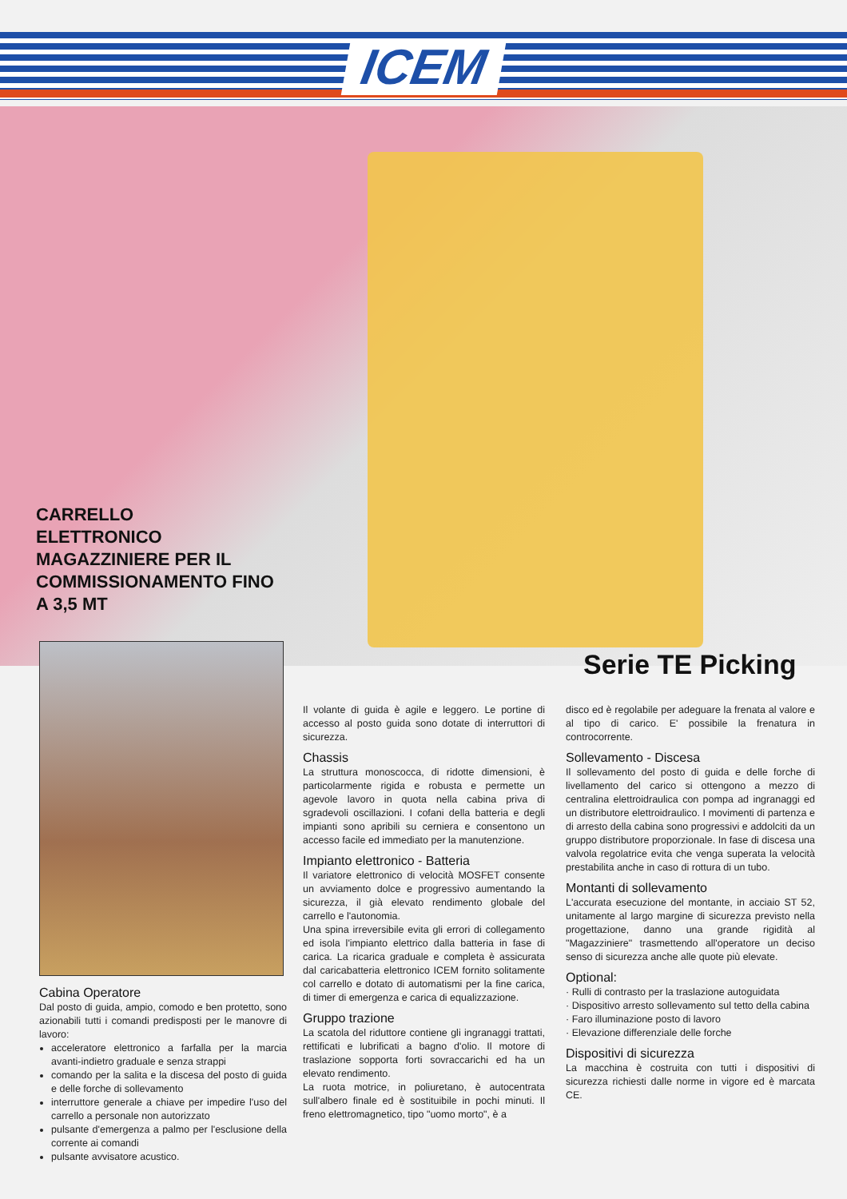ICEM
CARRELLO
ELETTRONICO
MAGAZZINIERE PER IL
COMMISSIONAMENTO FINO
A 3,5 MT
Serie TE Picking
Cabina Operatore
Dal posto di guida, ampio, comodo e ben protetto, sono azionabili tutti i comandi predisposti per le manovre di lavoro:
acceleratore elettronico a farfalla per la marcia avanti-indietro graduale e senza strappi
comando per la salita e la discesa del posto di guida e delle forche di sollevamento
interruttore generale a chiave per impedire l'uso del carrello a personale non autorizzato
pulsante d'emergenza a palmo per l'esclusione della corrente ai comandi
pulsante avvisatore acustico.
Il volante di guida è agile e leggero. Le portine di accesso al posto guida sono dotate di interruttori di sicurezza.
Chassis
La struttura monoscocca, di ridotte dimensioni, è particolarmente rigida e robusta e permette un agevole lavoro in quota nella cabina priva di sgradevoli oscillazioni. I cofani della batteria e degli impianti sono apribili su cerniera e consentono un accesso facile ed immediato per la manutenzione.
Impianto elettronico - Batteria
Il variatore elettronico di velocità MOSFET consente un avviamento dolce e progressivo aumentando la sicurezza, il già elevato rendimento globale del carrello e l'autonomia.
Una spina irreversibile evita gli errori di collegamento ed isola l'impianto elettrico dalla batteria in fase di carica. La ricarica graduale e completa è assicurata dal caricabatteria elettronico ICEM fornito solitamente col carrello e dotato di automatismi per la fine carica, di timer di emergenza e carica di equalizzazione.
Gruppo trazione
La scatola del riduttore contiene gli ingranaggi trattati, rettificati e lubrificati a bagno d'olio. Il motore di traslazione sopporta forti sovraccarichi ed ha un elevato rendimento.
La ruota motrice, in poliuretano, è autocentrata sull'albero finale ed è sostituibile in pochi minuti. Il freno elettromagnetico, tipo "uomo morto", è a
disco ed è regolabile per adeguare la frenata al valore e al tipo di carico. E' possibile la frenatura in controcorrente.
Sollevamento - Discesa
Il sollevamento del posto di guida e delle forche di livellamento del carico si ottengono a mezzo di centralina elettroidraulica con pompa ad ingranaggi ed un distributore elettroidraulico. I movimenti di partenza e di arresto della cabina sono progressivi e addolciti da un gruppo distributore proporzionale. In fase di discesa una valvola regolatrice evita che venga superata la velocità prestabilita anche in caso di rottura di un tubo.
Montanti di sollevamento
L'accurata esecuzione del montante, in acciaio ST 52, unitamente al largo margine di sicurezza previsto nella progettazione, danno una grande rigidità al "Magazziniere" trasmettendo all'operatore un deciso senso di sicurezza anche alle quote più elevate.
Optional:
· Rulli di contrasto per la traslazione autoguidata
· Dispositivo arresto sollevamento sul tetto della cabina
· Faro illuminazione posto di lavoro
· Elevazione differenziale delle forche
Dispositivi di sicurezza
La macchina è costruita con tutti i dispositivi di sicurezza richiesti dalle norme in vigore ed è marcata CE.